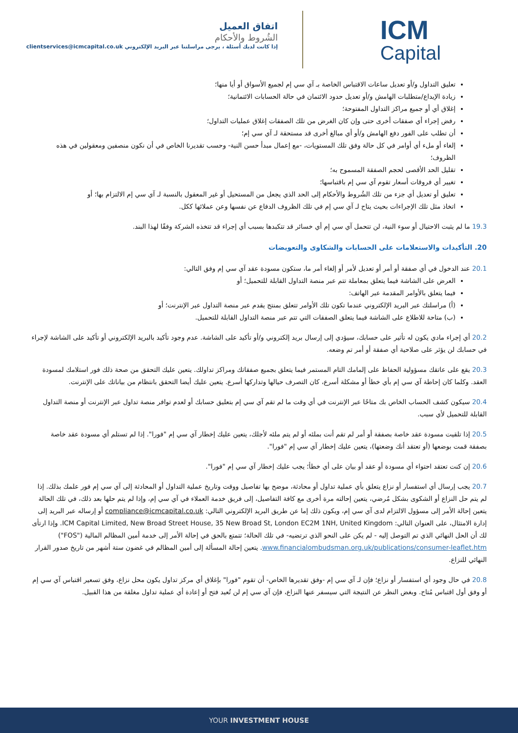اتفاق العميل
الشُروط والأحكام
إذا كانت لديك أسئلة ، يرجى مراسلتنا عبر البريد الإلكتروني clientservices@icmcapital.co.uk
ICM
Capital
تعليق التداول و/أو تعديل ساعات الاقتباس الخاصة بـ آي سي إم لجميع الأسواق أو أيا منها؛
زيادة الإيداع/متطلبات الهامش و/أو تعديل حدود الائتمان في حالة الحسابات الائتمانية؛
إغلاق أي أو جميع مراكز التداول المفتوحة؛
رفض إجراء أي صفقات أخرى حتى وإن كان الغرض من تلك الصفقات إغلاق عمليات التداول؛
أن تطلب على الفور دفع الهامش و/أو أي مبالغ أخرى قد مستحقة لـ آي سي إم؛
إلغاء أو ملء أي أوامر في كل حالة وفق تلك المستويات، -مع إعمال مبدأ حسن النية- وحسب تقديرنا الخاص في أن نكون منصفين ومعقولين في هذه الظروف؛
تقليل الحد الأقصى لحجم الصفقة المسموح به؛
تغيير أي فروقات أسعار تقوم آي سي إم باقتباسها؛
تعليق أو تعديل أي جزء من تلك الشُروط والأحكام إلى الحد الذي يجعل من المستحيل أو غير المعقول بالنسبة لـ آي سي إم الالتزام بها؛ أو
اتخاذ مثل تلك الإجراءات بحيث يتاح لـ آي سي إم في تلك الظروف الدفاع عن نفسها وعن عملائها ككل.
19.3 ما لم يثبت الاحتيال أو سوء النية، لن تتحمل آي سي إم أي خسائر قد تتكبدها بسبب أي إجراء قد تتخذه الشركة وفقًا لهذا البند.
20. التأكيدات والاستعلامات على الحسابات والشكاوى والتعويضات
20.1 عند الدخول في أي صفقة أو أمر أو تعديل لأمر أو إلغاء أمر ما، ستكون مسودة عقد آي سي إم وفق التالي:
العرض على الشاشة فيما يتعلق بمعاملة تتم عبر منصة التداول القابلة للتحميل؛ أو
فيما يتعلق بالأوامر المقدمة عبر الهاتف:
(أ) مراسلتك عبر البريد الإلكتروني عندما تكون تلك الأوامر تتعلق بمنتج يقدم عبر منصة التداول عبر الإنترنت؛ أو
(ب) متاحة للاطلاع على الشاشة فيما يتعلق الصفقات التي تتم عبر منصة التداول القابلة للتحميل.
20.2 أي إجراء مادي يكون له تأثير على حسابك، سيؤدي إلى إرسال بريد إلكتروني و/أو تأكيد على الشاشة. عدم وجود تأكيد بالبريد الإلكتروني أو تأكيد على الشاشة لإجراء في حسابك لن يؤثر على صلاحية أي صفقة أو أمر تم وضعه.
20.3 يقع على عاتقك مسؤولية الحفاظ على إلمامك التام المستمر فيما يتعلق بجميع صفقاتك ومراكز تداولك. يتعين عليك التحقق من صحة ذلك فور استلامك لمسودة العقد. وكلما كان إحاطة آي سي إم بأي خطأ أو مشكلة أسرع، كان التصرف حيالها وتداركها أسرع. يتعين عليك أيضا التحقق بانتظام من بياناتك على الإنترنت.
20.4 سيكون كشف الحساب الخاص بك متاحًا عبر الإنترنت في أي وقت ما لم تقم آي سي إم بتعليق حسابك أو لعدم توافر منصة تداول عبر الإنترنت أو منصة التداول القابلة للتحميل لأي سبب.
20.5 إذا تلقيت مسودة عقد خاصة بصفقة أو أمر لم تقم أنت بملئه أو لم يتم ملئه لأجلك، يتعين عليك إخطار آي سي إم "فورا". إذا لم تستلم أي مسودة عقد خاصة بصفقة قمت بوضعها (أو تعتقد أنك وضعتها)، يتعين عليك إخطار آي سي إم "فورا".
20.6 إن كنت تعتقد احتواء أي مسودة أو عقد أو بيان على أي خطأ؛ يجب عليك إخطار آي سي إم "فورا".
20.7 يجب إرسال أي استفسار أو نزاع يتعلق بأي عملية تداول أو محادثة، موضح بها تفاصيل ووقت وتاريخ عملية التداول أو المحادثة إلى آي سي إم فور علمك بذلك. إذا لم يتم حل النزاع أو الشكوى بشكل مُرضي، يتعين إحالته مرة أخرى مع كافة التفاصيل، إلى فريق خدمة العملاء في آي سي إم، وإذا لم يتم حلها بعد ذلك، في تلك الحالة يتعين إحالة الأمر إلى مسؤول الالتزام لدى آي سي إم، ويكون ذلك إما عن طريق البريد الإلكتروني التالي: compliance@icmcapital.co.uk أو إرساله عبر البريد إلى إدارة الامتثال، على العنوان التالي: ICM Capital Limited, New Broad Street House, 35 New Broad St, London EC2M 1NH, United Kingdom. وإذا ارتأى لك أن الحل النهائي الذي تم التوصل إليه - لم يكن على النحو الذي ترتضيه- في تلك الحالة؛ تتمتع بالحق في إحالة الأمر إلى خدمة أمين المظالم المالية ("FOS") www.financialombudsman.org.uk/publications/consumer-leaflet.htm. يتعين إحالة المسألة إلى أمين المظالم في غضون ستة أشهر من تاريخ صدور القرار النهائي للنزاع.
20.8 في حال وجود أي استفسار أو نزاع؛ فإن لـ آي سي إم -وفق تقديرها الخاص- أن تقوم "فورا" بإغلاق أي مركز تداول يكون محل نزاع، وفق تسعير اقتباس آي سي إم أو وفق أول اقتباس مُتاح. وبغض النظر عن النتيجة التي سيسفر عنها النزاع، فإن آي سي إم لن تُعيد فتح أو إعادة أي عملية تداول مغلقة من هذا القبيل.
YOUR INVESTMENT HOUSE